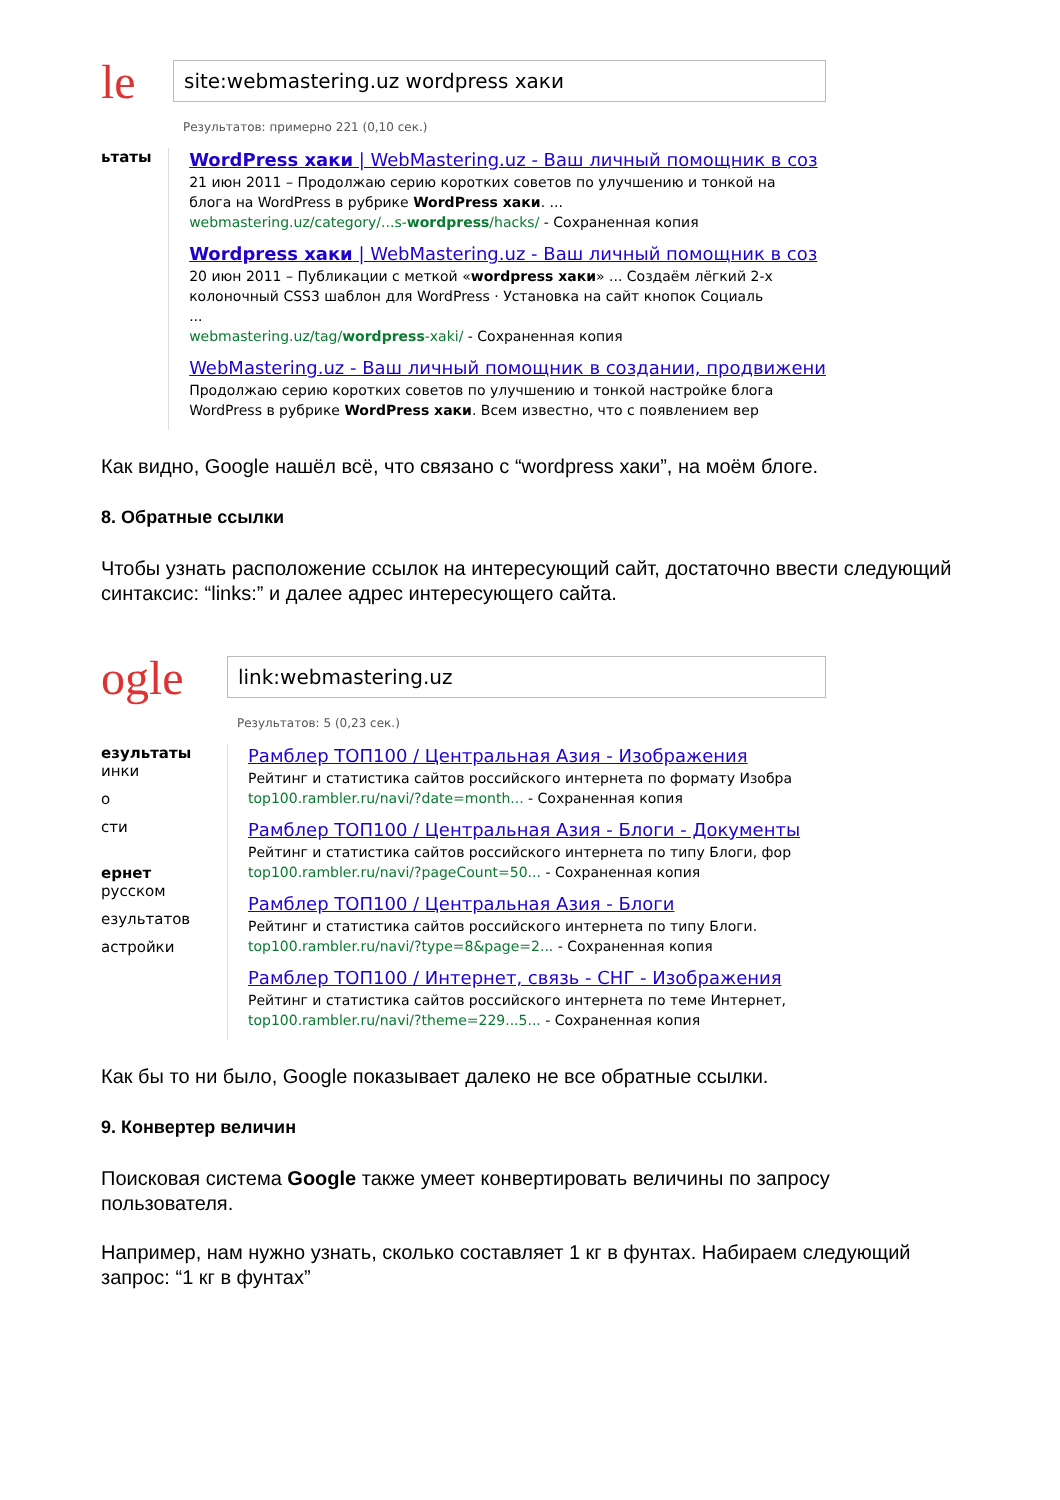le
site:webmastering.uz wordpress хаки
Результатов: примерно 221 (0,10 сек.)
ьтаты
WordPress хаки | WebMastering.uz - Ваш личный помощник в соз
21 июн 2011 – Продолжаю серию коротких советов по улучшению и тонкой на
блога на WordPress в рубрике WordPress хаки. ...
webmastering.uz/category/...s-wordpress/hacks/ - Сохраненная копия
Wordpress хаки | WebMastering.uz - Ваш личный помощник в соз
20 июн 2011 – Публикации с меткой «wordpress хаки» ... Создаём лёгкий 2-х
колоночный CSS3 шаблон для WordPress · Установка на сайт кнопок Социаль
...
webmastering.uz/tag/wordpress-xaki/ - Сохраненная копия
WebMastering.uz - Ваш личный помощник в создании, продвижени
Продолжаю серию коротких советов по улучшению и тонкой настройке блога
WordPress в рубрике WordPress хаки. Всем известно, что с появлением вер
Как видно, Google нашёл всё, что связано с “wordpress хаки”, на моём блоге.
8. Обратные ссылки
Чтобы узнать расположение ссылок на интересующий сайт, достаточно ввести следующий синтаксис: “links:” и далее адрес интересующего сайта.
ogle
link:webmastering.uz
Результатов: 5 (0,23 сек.)
езультаты
инки
о
сти
ернет
русском
езультатов
астройки
Рамблер ТОП100 / Центральная Азия - Изображения
Рейтинг и статистика сайтов российского интернета по формату Изобра
top100.rambler.ru/navi/?date=month... - Сохраненная копия
Рамблер ТОП100 / Центральная Азия - Блоги - Документы
Рейтинг и статистика сайтов российского интернета по типу Блоги, фор
top100.rambler.ru/navi/?pageCount=50... - Сохраненная копия
Рамблер ТОП100 / Центральная Азия - Блоги
Рейтинг и статистика сайтов российского интернета по типу Блоги.
top100.rambler.ru/navi/?type=8&page=2... - Сохраненная копия
Рамблер ТОП100 / Интернет, связь - СНГ - Изображения
Рейтинг и статистика сайтов российского интернета по теме Интернет,
top100.rambler.ru/navi/?theme=229...5... - Сохраненная копия
Как бы то ни было, Google показывает далеко не все обратные ссылки.
9. Конвертер величин
Поисковая система Google также умеет конвертировать величины по запросу пользователя.
Например, нам нужно узнать, сколько составляет 1 кг в фунтах. Набираем следующий запрос: “1 кг в фунтах”